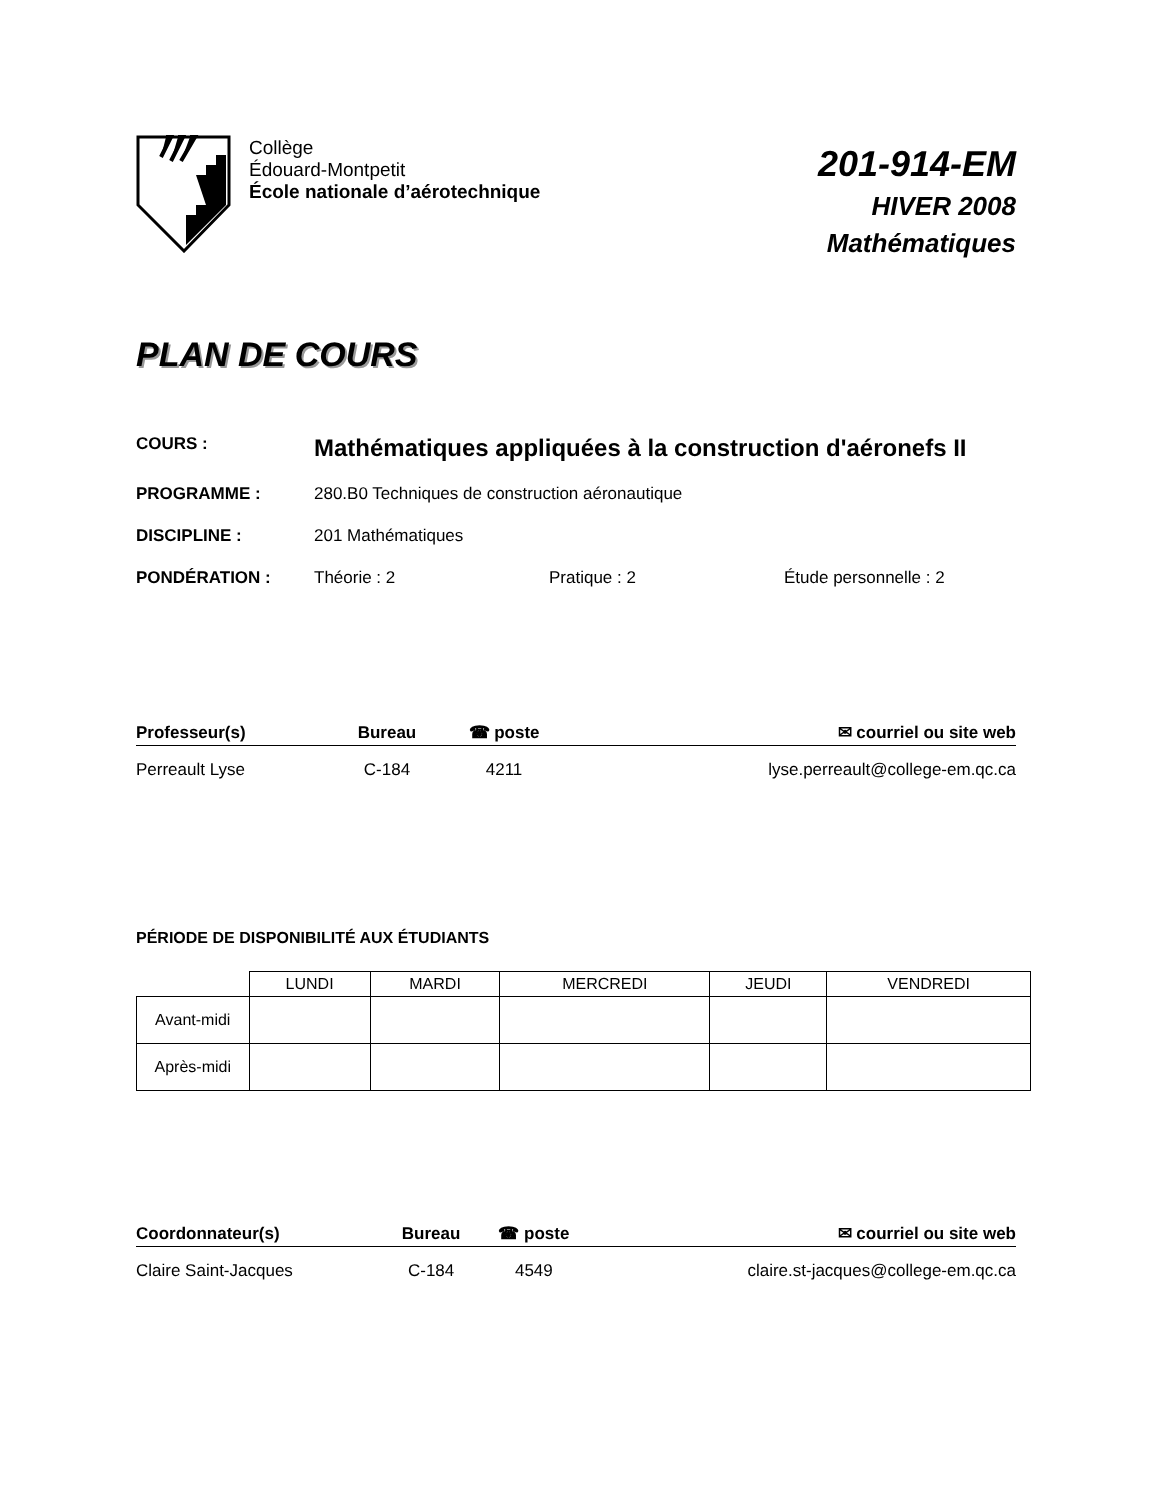Collège
Édouard-Montpetit
École nationale d’aérotechnique
201-914-EM
HIVER 2008
Mathématiques
PLAN DE COURS
| COURS : | Mathématiques appliquées à la construction d'aéronefs II | | |
| PROGRAMME : | 280.B0 Techniques de construction aéronautique | | |
| DISCIPLINE : | 201 Mathématiques | | |
| PONDÉRATION : | Théorie : 2 | Pratique : 2 | Étude personnelle : 2 |
| Professeur(s) | Bureau | ☎ poste | ✉ courriel ou site web |
| --- | --- | --- | --- |
| Perreault Lyse | C-184 | 4211 | lyse.perreault@college-em.qc.ca |
PÉRIODE DE DISPONIBILITÉ AUX ÉTUDIANTS
| | LUNDI | MARDI | MERCREDI | JEUDI | VENDREDI |
| Avant-midi | | | | | |
| Après-midi | | | | | |
| Coordonnateur(s) | Bureau | ☎ poste | ✉ courriel ou site web |
| --- | --- | --- | --- |
| Claire Saint-Jacques | C-184 | 4549 | claire.st-jacques@college-em.qc.ca |